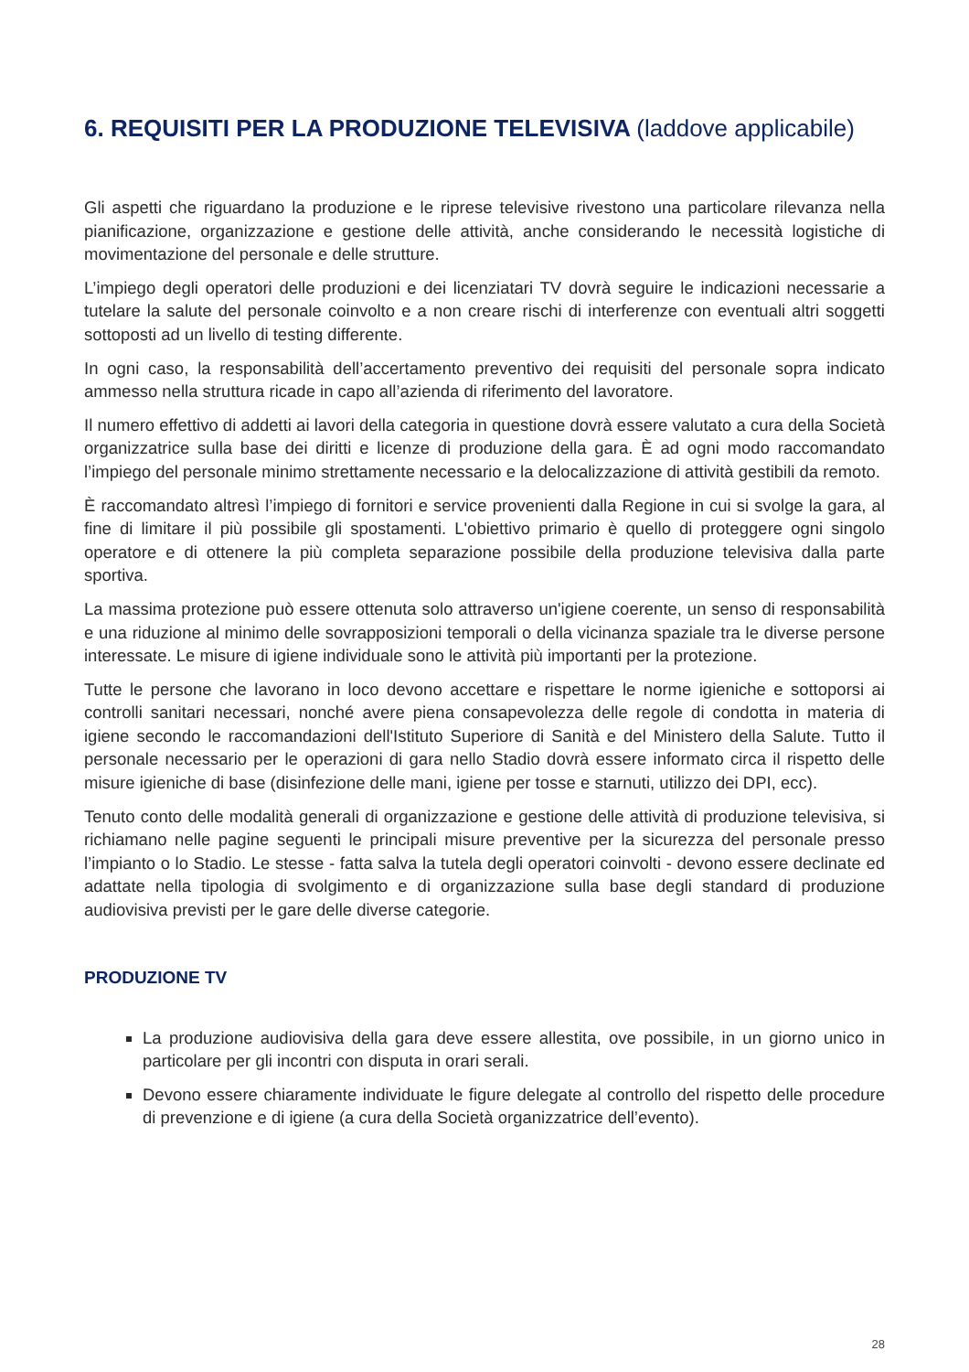6. REQUISITI PER LA PRODUZIONE TELEVISIVA (laddove applicabile)
Gli aspetti che riguardano la produzione e le riprese televisive rivestono una particolare rilevanza nella pianificazione, organizzazione e gestione delle attività, anche considerando le necessità logistiche di movimentazione del personale e delle strutture.
L’impiego degli operatori delle produzioni e dei licenziatari TV dovrà seguire le indicazioni necessarie a tutelare la salute del personale coinvolto e a non creare rischi di interferenze con eventuali altri soggetti sottoposti ad un livello di testing differente.
In ogni caso, la responsabilità dell’accertamento preventivo dei requisiti del personale sopra indicato ammesso nella struttura ricade in capo all’azienda di riferimento del lavoratore.
Il numero effettivo di addetti ai lavori della categoria in questione dovrà essere valutato a cura della Società organizzatrice sulla base dei diritti e licenze di produzione della gara. È ad ogni modo raccomandato l’impiego del personale minimo strettamente necessario e la delocalizzazione di attività gestibili da remoto.
È raccomandato altresì l’impiego di fornitori e service provenienti dalla Regione in cui si svolge la gara, al fine di limitare il più possibile gli spostamenti. L'obiettivo primario è quello di proteggere ogni singolo operatore e di ottenere la più completa separazione possibile della produzione televisiva dalla parte sportiva.
La massima protezione può essere ottenuta solo attraverso un'igiene coerente, un senso di responsabilità e una riduzione al minimo delle sovrapposizioni temporali o della vicinanza spaziale tra le diverse persone interessate. Le misure di igiene individuale sono le attività più importanti per la protezione.
Tutte le persone che lavorano in loco devono accettare e rispettare le norme igieniche e sottoporsi ai controlli sanitari necessari, nonché avere piena consapevolezza delle regole di condotta in materia di igiene secondo le raccomandazioni dell'Istituto Superiore di Sanità e del Ministero della Salute. Tutto il personale necessario per le operazioni di gara nello Stadio dovrà essere informato circa il rispetto delle misure igieniche di base (disinfezione delle mani, igiene per tosse e starnuti, utilizzo dei DPI, ecc).
Tenuto conto delle modalità generali di organizzazione e gestione delle attività di produzione televisiva, si richiamano nelle pagine seguenti le principali misure preventive per la sicurezza del personale presso l’impianto o lo Stadio. Le stesse - fatta salva la tutela degli operatori coinvolti - devono essere declinate ed adattate nella tipologia di svolgimento e di organizzazione sulla base degli standard di produzione audiovisiva previsti per le gare delle diverse categorie.
PRODUZIONE TV
La produzione audiovisiva della gara deve essere allestita, ove possibile, in un giorno unico in particolare per gli incontri con disputa in orari serali.
Devono essere chiaramente individuate le figure delegate al controllo del rispetto delle procedure di prevenzione e di igiene (a cura della Società organizzatrice dell’evento).
28